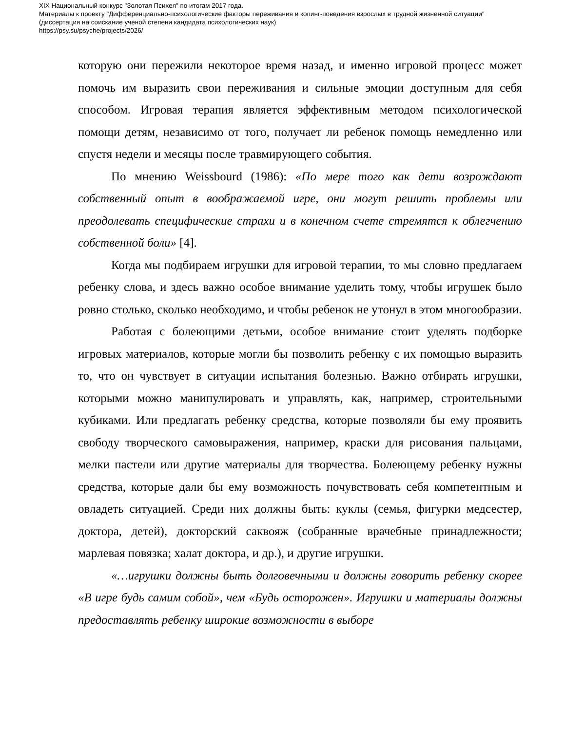XIX Национальный конкурс "Золотая Психея" по итогам 2017 года.
Материалы к проекту "Дифференциально-психологические факторы переживания и копинг-поведения взрослых в трудной жизненной ситуации"
(диссертация на соискание ученой степени кандидата психологических наук)
https://psy.su/psyche/projects/2026/
которую они пережили некоторое время назад, и именно игровой процесс может помочь им выразить свои переживания и сильные эмоции доступным для себя способом. Игровая терапия является эффективным методом психологической помощи детям, независимо от того, получает ли ребенок помощь немедленно или спустя недели и месяцы после травмирующего события.
По мнению Weissbourd (1986): «По мере того как дети возрождают собственный опыт в воображаемой игре, они могут решить проблемы или преодолевать специфические страхи и в конечном счете стремятся к облегчению собственной боли» [4].
Когда мы подбираем игрушки для игровой терапии, то мы словно предлагаем ребенку слова, и здесь важно особое внимание уделить тому, чтобы игрушек было ровно столько, сколько необходимо, и чтобы ребенок не утонул в этом многообразии.
Работая с болеющими детьми, особое внимание стоит уделять подборке игровых материалов, которые могли бы позволить ребенку с их помощью выразить то, что он чувствует в ситуации испытания болезнью. Важно отбирать игрушки, которыми можно манипулировать и управлять, как, например, строительными кубиками. Или предлагать ребенку средства, которые позволяли бы ему проявить свободу творческого самовыражения, например, краски для рисования пальцами, мелки пастели или другие материалы для творчества. Болеющему ребенку нужны средства, которые дали бы ему возможность почувствовать себя компетентным и овладеть ситуацией. Среди них должны быть: куклы (семья, фигурки медсестер, доктора, детей), докторский саквояж (собранные врачебные принадлежности; марлевая повязка; халат доктора, и др.), и другие игрушки.
«…игрушки должны быть долговечными и должны говорить ребенку скорее «В игре будь самим собой», чем «Будь осторожен». Игрушки и материалы должны предоставлять ребенку широкие возможности в выборе